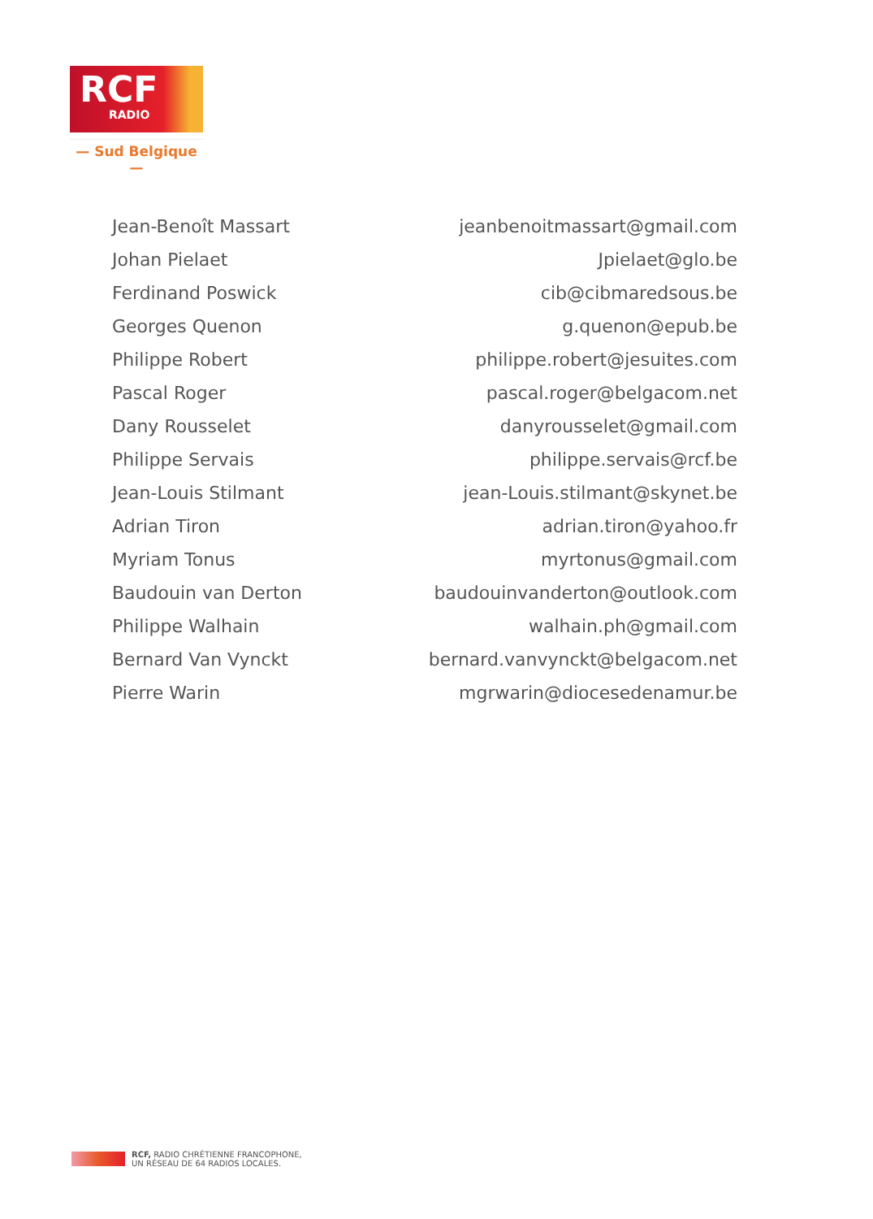RCF
RADIO
— Sud Belgique —
| Jean-Benoît Massart | jeanbenoitmassart@gmail.com |
| Johan Pielaet | Jpielaet@glo.be |
| Ferdinand Poswick | cib@cibmaredsous.be |
| Georges Quenon | g.quenon@epub.be |
| Philippe Robert | philippe.robert@jesuites.com |
| Pascal Roger | pascal.roger@belgacom.net |
| Dany Rousselet | danyrousselet@gmail.com |
| Philippe Servais | philippe.servais@rcf.be |
| Jean-Louis Stilmant | jean-Louis.stilmant@skynet.be |
| Adrian Tiron | adrian.tiron@yahoo.fr |
| Myriam Tonus | myrtonus@gmail.com |
| Baudouin van Derton | baudouinvanderton@outlook.com |
| Philippe Walhain | walhain.ph@gmail.com |
| Bernard Van Vynckt | bernard.vanvynckt@belgacom.net |
| Pierre Warin | mgrwarin@diocesedenamur.be |
RCF, RADIO CHRÉTIENNE FRANCOPHONE,
UN RÉSEAU DE 64 RADIOS LOCALES.